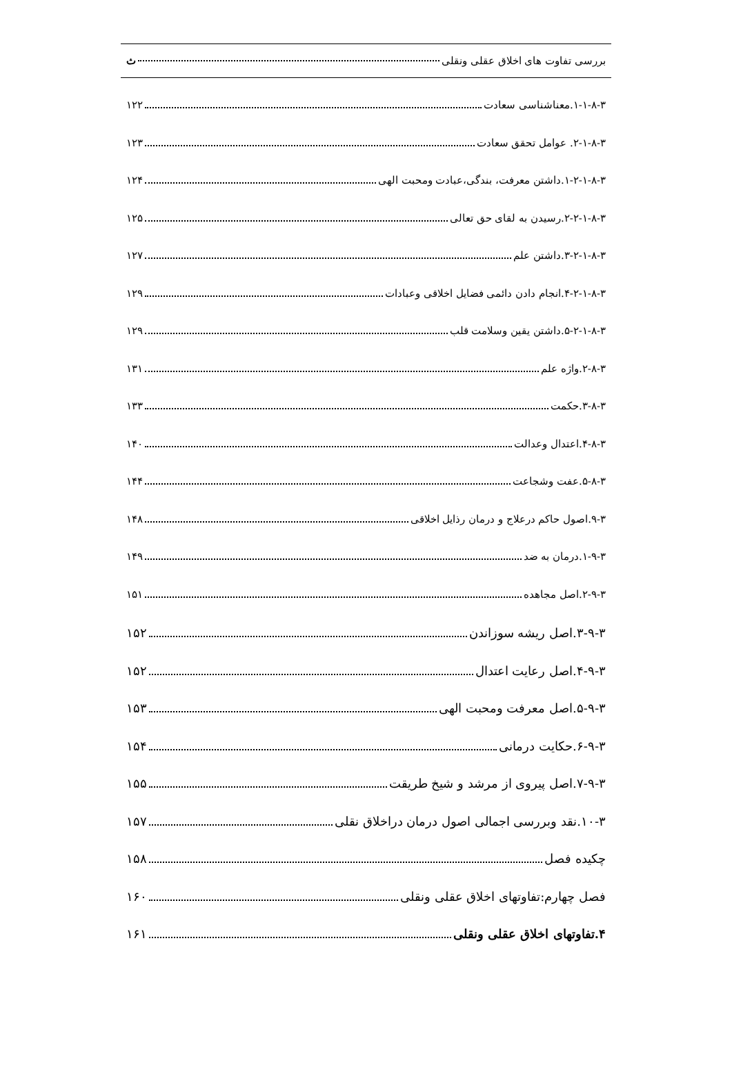بررسی تفاوت های اخلاق عقلی ونقلی ث
۱-۱-۸-۳.معناشناسی سعادت ۱۲۲
۲-۱-۸-۳. عوامل تحقق سعادت ۱۲۳
۱-۲-۱-۸-۳.داشتن معرفت، بندگی،عبادت ومحبت الهی ۱۲۴
۲-۲-۱-۸-۳.رسیدن به لقای حق تعالی ۱۲۵
۳-۲-۱-۸-۳.داشتن علم ۱۲۷
۴-۲-۱-۸-۳.انجام دادن دائمی فضایل اخلاقی وعبادات ۱۲۹
۵-۲-۱-۸-۳.داشتن یقین وسلامت قلب ۱۲۹
۲-۸-۳.واژه علم ۱۳۱
۳-۸-۳.حکمت ۱۳۳
۴-۸-۳.اعتدال وعدالت ۱۴۰
۵-۸-۳.عفت وشجاعت ۱۴۴
۹-۳.اصول حاکم درعلاج و درمان رذایل اخلاقی ۱۴۸
۱-۹-۳.درمان به ضد ۱۴۹
۲-۹-۳.اصل مجاهده ۱۵۱
۳-۹-۳.اصل ریشه سوزاندن ۱۵۲
۴-۹-۳.اصل رعایت اعتدال ۱۵۲
۵-۹-۳.اصل معرفت ومحبت الهی ۱۵۳
۶-۹-۳.حکایت درمانی ۱۵۴
۷-۹-۳.اصل پیروی از مرشد و شیخ طریقت ۱۵۵
۱۰-۳.نقد وبررسی اجمالی اصول درمان دراخلاق نقلی ۱۵۷
چکیده فصل ۱۵۸
فصل چهارم:تفاوتهای اخلاق عقلی ونقلی ۱۶۰
۴.تفاوتهای اخلاق عقلی ونقلی ۱۶۱